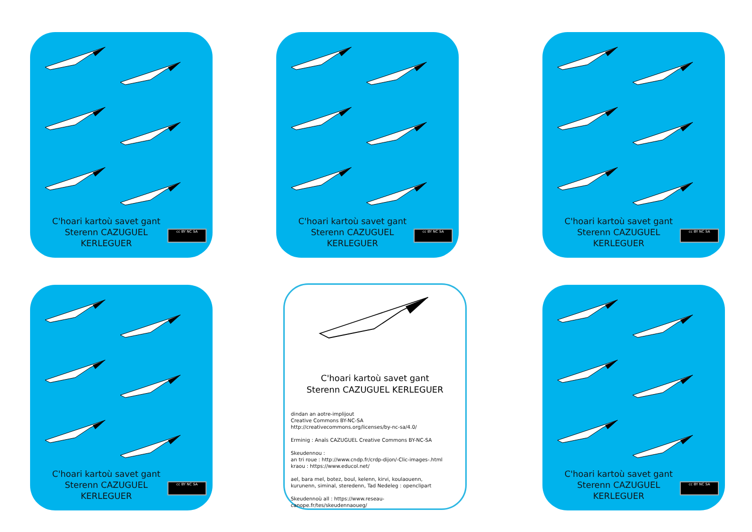C'hoari kartoù savet gant
Sterenn CAZUGUEL KERLEGUER
cc BY NC SA
C'hoari kartoù savet gant
Sterenn CAZUGUEL KERLEGUER
cc BY NC SA
C'hoari kartoù savet gant
Sterenn CAZUGUEL KERLEGUER
cc BY NC SA
C'hoari kartoù savet gant
Sterenn CAZUGUEL KERLEGUER
cc BY NC SA
C'hoari kartoù savet gant
Sterenn CAZUGUEL KERLEGUER
dindan an aotre-implijout
Creative Commons BY-NC-SA
http://creativecommons.org/licenses/by-nc-sa/4.0/
Erminig : Anaïs CAZUGUEL Creative Commons BY-NC-SA
Skeudennou :
an tri roue : http://www.cndp.fr/crdp-dijon/-Clic-images-.html
kraou : https://www.educol.net/
ael, bara mel, botez, boul, kelenn, kirvi, koulaouenn,
kurunenn, siminal, steredenn, Tad Nedeleg : openclipart
Skeudennoù all : https://www.reseau-canope.fr/tes/skeudennaoueg/
C'hoari kartoù savet gant
Sterenn CAZUGUEL KERLEGUER
cc BY NC SA